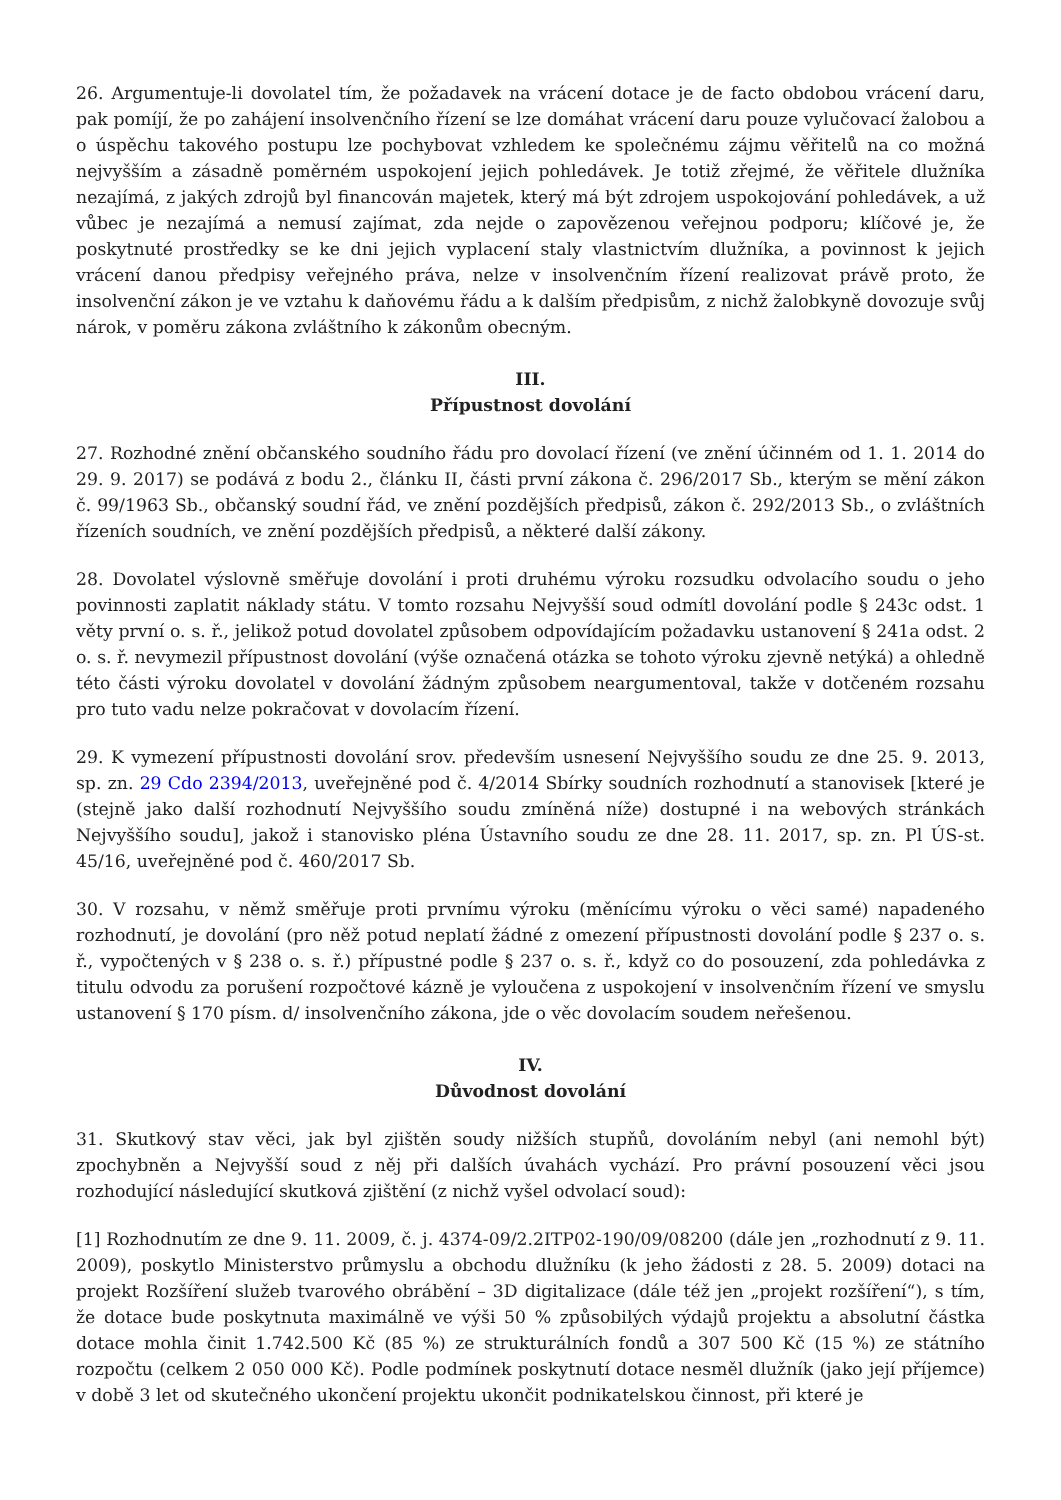26. Argumentuje-li dovolatel tím, že požadavek na vrácení dotace je de facto obdobou vrácení daru, pak pomíjí, že po zahájení insolvenčního řízení se lze domáhat vrácení daru pouze vylučovací žalobou a o úspěchu takového postupu lze pochybovat vzhledem ke společnému zájmu věřitelů na co možná nejvyšším a zásadně poměrném uspokojení jejich pohledávek. Je totiž zřejmé, že věřitele dlužníka nezajímá, z jakých zdrojů byl financován majetek, který má být zdrojem uspokojování pohledávek, a už vůbec je nezajímá a nemusí zajímat, zda nejde o zapovězenou veřejnou podporu; klíčové je, že poskytnuté prostředky se ke dni jejich vyplacení staly vlastnictvím dlužníka, a povinnost k jejich vrácení danou předpisy veřejného práva, nelze v insolvenčním řízení realizovat právě proto, že insolvenční zákon je ve vztahu k daňovému řádu a k dalším předpisům, z nichž žalobkyně dovozuje svůj nárok, v poměru zákona zvláštního k zákonům obecným.
III.
Přípustnost dovolání
27. Rozhodné znění občanského soudního řádu pro dovolací řízení (ve znění účinném od 1. 1. 2014 do 29. 9. 2017) se podává z bodu 2., článku II, části první zákona č. 296/2017 Sb., kterým se mění zákon č. 99/1963 Sb., občanský soudní řád, ve znění pozdějších předpisů, zákon č. 292/2013 Sb., o zvláštních řízeních soudních, ve znění pozdějších předpisů, a některé další zákony.
28. Dovolatel výslovně směřuje dovolání i proti druhému výroku rozsudku odvolacího soudu o jeho povinnosti zaplatit náklady státu. V tomto rozsahu Nejvyšší soud odmítl dovolání podle § 243c odst. 1 věty první o. s. ř., jelikož potud dovolatel způsobem odpovídajícím požadavku ustanovení § 241a odst. 2 o. s. ř. nevymezil přípustnost dovolání (výše označená otázka se tohoto výroku zjevně netýká) a ohledně této části výroku dovolatel v dovolání žádným způsobem neargumentoval, takže v dotčeném rozsahu pro tuto vadu nelze pokračovat v dovolacím řízení.
29. K vymezení přípustnosti dovolání srov. především usnesení Nejvyššího soudu ze dne 25. 9. 2013, sp. zn. 29 Cdo 2394/2013, uveřejněné pod č. 4/2014 Sbírky soudních rozhodnutí a stanovisek [které je (stejně jako další rozhodnutí Nejvyššího soudu zmíněná níže) dostupné i na webových stránkách Nejvyššího soudu], jakož i stanovisko pléna Ústavního soudu ze dne 28. 11. 2017, sp. zn. Pl ÚS-st. 45/16, uveřejněné pod č. 460/2017 Sb.
30. V rozsahu, v němž směřuje proti prvnímu výroku (měnícímu výroku o věci samé) napadeného rozhodnutí, je dovolání (pro něž potud neplatí žádné z omezení přípustnosti dovolání podle § 237 o. s. ř., vypočtených v § 238 o. s. ř.) přípustné podle § 237 o. s. ř., když co do posouzení, zda pohledávka z titulu odvodu za porušení rozpočtové kázně je vyloučena z uspokojení v insolvenčním řízení ve smyslu ustanovení § 170 písm. d/ insolvenčního zákona, jde o věc dovolacím soudem neřešenou.
IV.
Důvodnost dovolání
31. Skutkový stav věci, jak byl zjištěn soudy nižších stupňů, dovoláním nebyl (ani nemohl být) zpochybněn a Nejvyšší soud z něj při dalších úvahách vychází. Pro právní posouzení věci jsou rozhodující následující skutková zjištění (z nichž vyšel odvolací soud):
[1] Rozhodnutím ze dne 9. 11. 2009, č. j. 4374-09/2.2ITP02-190/09/08200 (dále jen „rozhodnutí z 9. 11. 2009), poskytlo Ministerstvo průmyslu a obchodu dlužníku (k jeho žádosti z 28. 5. 2009) dotaci na projekt Rozšíření služeb tvarového obrábění – 3D digitalizace (dále též jen „projekt rozšíření“), s tím, že dotace bude poskytnuta maximálně ve výši 50 % způsobilých výdajů projektu a absolutní částka dotace mohla činit 1.742.500 Kč (85 %) ze strukturálních fondů a 307 500 Kč (15 %) ze státního rozpočtu (celkem 2 050 000 Kč). Podle podmínek poskytnutí dotace nesměl dlužník (jako její příjemce) v době 3 let od skutečného ukončení projektu ukončit podnikatelskou činnost, při které je